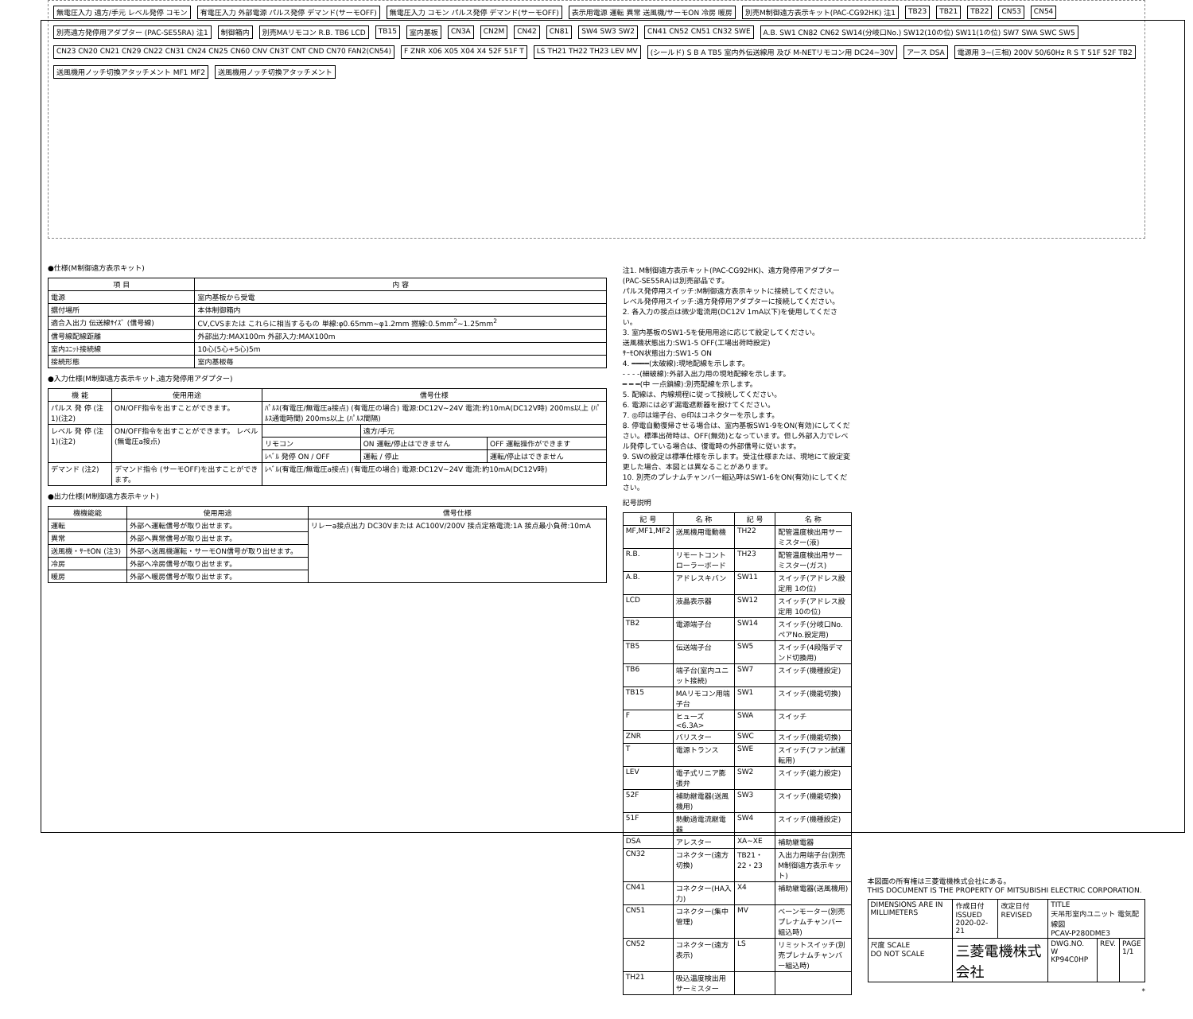無電圧入力 遠方/手元 レベル発停 コモン 有電圧入力 外部電源 パルス発停 デマンド(サーモOFF) 無電圧入力 コモン パルス発停 デマンド(サーモOFF) 表示用電源 運転 異常 送風機/サーモON 冷房 暖房 別売M制御遠方表示キット(PAC-CG92HK) 注1 TB23 TB21 TB22 CN53 CN54 別売遠方発停用アダプター (PAC-SE55RA) 注1 制御箱内 別売MAリモコン R.B. TB6 LCD TB15 室内基板 CN3A CN2M CN42 CN81 SW4 SW3 SW2 CN41 CN52 CN51 CN32 SWE A.B. SW1 CN82 CN62 SW14(分岐口No.) SW12(10の位) SW11(1の位) SW7 SWA SWC SW5 CN23 CN20 CN21 CN29 CN22 CN31 CN24 CN25 CN60 CNV CN3T CNT CND CN70 FAN2(CN54) F ZNR X06 X05 X04 X4 52F 51F T LS TH21 TH22 TH23 LEV MV (シールド) S B A TB5 室内外伝送線用 及び M-NETリモコン用 DC24~30V アース DSA 電源用 3~(三相) 200V 50/60Hz R S T 51F 52F TB2 送風機用ノッチ切換アタッチメント MF1 MF2 送風機用ノッチ切換アタッチメント
●仕様(M制御遠方表示キット)
| 項 目 | 内 容 |
| --- | --- |
| 電源 | 室内基板から受電 |
| 据付場所 | 本体制御箱内 |
| 適合入出力 伝送線ｻｲｽﾞ (信号線) | CV,CVSまたは これらに相当するもの 単線:φ0.65mm~φ1.2mm 撚線:0.5mm<sup>2</sup>~1.25mm<sup>2</sup> |
| 信号線配線距離 | 外部出力:MAX100m 外部入力:MAX100m |
| 室内ﾕﾆｯﾄ接続線 | 10心(5心+5心)5m |
| 接続形態 | 室内基板毎 |
●入力仕様(M制御遠方表示キット,遠方発停用アダプター)
| 機 能 | 使用用途 | 信号仕様 | | |
| --- | --- | --- | --- | --- |
| パルス 発 停 (注1)(注2) | ON/OFF指令を出すことができます。 | ﾊﾟﾙｽ(有電圧/無電圧a接点) (有電圧の場合) 電源:DC12V~24V 電流:約10mA(DC12V時) 200ms以上 (ﾊﾟﾙｽ通電時間) 200ms以上 (ﾊﾟﾙｽ間隔) | | |
| レベル 発 停 (注1)(注2) | ON/OFF指令を出すことができます。 レベル (無電圧a接点) | | 遠方/手元 | |
| | | リモコン | ON 運転/停止はできません | OFF 運転操作ができます |
| | | ﾚﾍﾞﾙ 発停 ON / OFF | 運転 / 停止 | 運転/停止はできません |
| デマンド (注2) | デマンド指令 (サーモOFF)を出すことができます。 | ﾚﾍﾞﾙ(有電圧/無電圧a接点) (有電圧の場合) 電源:DC12V~24V 電流:約10mA(DC12V時) | | |
●出力仕様(M制御遠方表示キット)
| 機機能能 | 使用用途 | 信号仕様 |
| --- | --- | --- |
| 運転 | 外部へ運転信号が取り出せます。 | リレーa接点出力 DC30Vまたは AC100V/200V 接点定格電流:1A 接点最小負荷:10mA |
| 異常 | 外部へ異常信号が取り出せます。 | |
| 送風機・ｻｰﾓON (注3) | 外部へ送風機運転・サーモON信号が取り出せます。 | |
| 冷房 | 外部へ冷房信号が取り出せます。 | |
| 暖房 | 外部へ暖房信号が取り出せます。 | |
注1. M制御遠方表示キット(PAC-CG92HK)、遠方発停用アダプター(PAC-SE55RA)は別売部品です。
パルス発停用スイッチ:M制御遠方表示キットに接続してください。
レベル発停用スイッチ:遠方発停用アダプターに接続してください。
2. 各入力の接点は微少電流用(DC12V 1mA以下)を使用してください。
3. 室内基板のSW1-5を使用用途に応じて設定してください。
送風機状態出力:SW1-5 OFF(工場出荷時設定)
ｻｰﾓON状態出力:SW1-5 ON
4. ━━━━(太破線):現地配線を示します。
- - - -(細破線):外部入出力用の現地配線を示します。
━ ━ ━(中 一点鎖線):別売配線を示します。
5. 配線は、内線規程に従って接続してください。
6. 電源には必ず漏電遮断器を設けてください。
7. ◎印は端子台、⊖印はコネクターを示します。
8. 停電自動復帰させる場合は、室内基板SW1-9をON(有効)にしてください。標準出荷時は、OFF(無効)となっています。但し外部入力でレベル発停している場合は、復電時の外部信号に従います。
9. SWの設定は標準仕様を示します。受注仕様または、現地にて設定変更した場合、本図とは異なることがあります。
10. 別売のプレナムチャンバー組込時はSW1-6をON(有効)にしてください。
記号説明
| 記 号 | 名 称 | 記 号 | 名 称 |
| --- | --- | --- | --- |
| MF,MF1,MF2 | 送風機用電動機 | TH22 | 配管温度検出用サーミスター(液) |
| R.B. | リモートコントローラーボード | TH23 | 配管温度検出用サーミスター(ガス) |
| A.B. | アドレスキバン | SW11 | スイッチ(アドレス設定用 1の位) |
| LCD | 液晶表示器 | SW12 | スイッチ(アドレス設定用 10の位) |
| TB2 | 電源端子台 | SW14 | スイッチ(分岐口No.ペアNo.設定用) |
| TB5 | 伝送端子台 | SW5 | スイッチ(4段階デマンド切換用) |
| TB6 | 端子台(室内ユニット接続) | SW7 | スイッチ(機種設定) |
| TB15 | MAリモコン用端子台 | SW1 | スイッチ(機能切換) |
| F | ヒューズ<6.3A> | SWA | スイッチ |
| ZNR | バリスター | SWC | スイッチ(機能切換) |
| T | 電源トランス | SWE | スイッチ(ファン試運転用) |
| LEV | 電子式リニア膨張弁 | SW2 | スイッチ(能力設定) |
| 52F | 補助継電器(送風機用) | SW3 | スイッチ(機能切換) |
| 51F | 熱動過電流継電器 | SW4 | スイッチ(機種設定) |
| DSA | アレスター | XA~XE | 補助継電器 |
| CN32 | コネクター(遠方切換) | TB21・22・23 | 入出力用端子台(別売M制御遠方表示キット) |
| CN41 | コネクター(HA入力) | X4 | 補助継電器(送風機用) |
| CN51 | コネクター(集中管理) | MV | ベーンモーター(別売プレナムチャンバー組込時) |
| CN52 | コネクター(遠方表示) | LS | リミットスイッチ(別売プレナムチャンバー組込時) |
| TH21 | 吸込温度検出用サーミスター | | |
本図面の所有権は三菱電機株式会社にある。
THIS DOCUMENT IS THE PROPERTY OF MITSUBISHI ELECTRIC CORPORATION.
| DIMENSIONS ARE IN MILLIMETERS | 作成日付 ISSUED 2020-02-21 | 改定日付 REVISED | TITLE 天吊形室内ユニット 電気配線図 PCAV-P280DME3 | | |
| 尺度 SCALE DO NOT SCALE | 三菱電機株式会社 | | DWG.NO. W KP94C0HP | REV. | PAGE 1/1 |
*